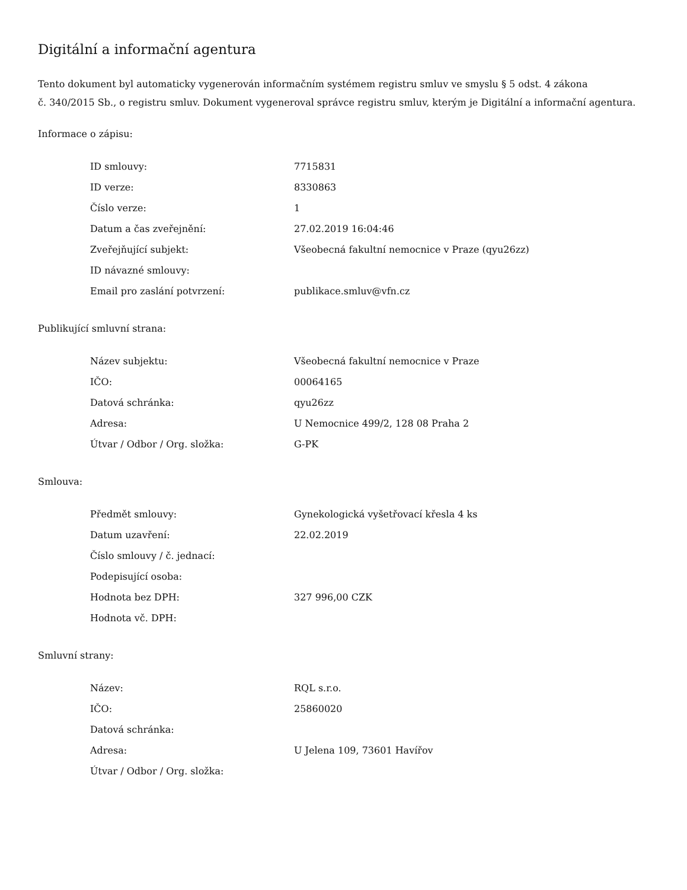Digitální a informační agentura
Tento dokument byl automaticky vygenerován informačním systémem registru smluv ve smyslu § 5 odst. 4 zákona
č. 340/2015 Sb., o registru smluv. Dokument vygeneroval správce registru smluv, kterým je Digitální a informační agentura.
Informace o zápisu:
| ID smlouvy: | 7715831 |
| ID verze: | 8330863 |
| Číslo verze: | 1 |
| Datum a čas zveřejnění: | 27.02.2019 16:04:46 |
| Zveřejňující subjekt: | Všeobecná fakultní nemocnice v Praze (qyu26zz) |
| ID návazné smlouvy: | |
| Email pro zaslání potvrzení: | publikace.smluv@vfn.cz |
Publikující smluvní strana:
| Název subjektu: | Všeobecná fakultní nemocnice v Praze |
| IČO: | 00064165 |
| Datová schránka: | qyu26zz |
| Adresa: | U Nemocnice 499/2, 128 08 Praha 2 |
| Útvar / Odbor / Org. složka: | G-PK |
Smlouva:
| Předmět smlouvy: | Gynekologická vyšetřovací křesla 4 ks |
| Datum uzavření: | 22.02.2019 |
| Číslo smlouvy / č. jednací: | |
| Podepisující osoba: | |
| Hodnota bez DPH: | 327 996,00 CZK |
| Hodnota vč. DPH: | |
Smluvní strany:
| Název: | RQL s.r.o. |
| IČO: | 25860020 |
| Datová schránka: | |
| Adresa: | U Jelena 109, 73601 Havířov |
| Útvar / Odbor / Org. složka: | |